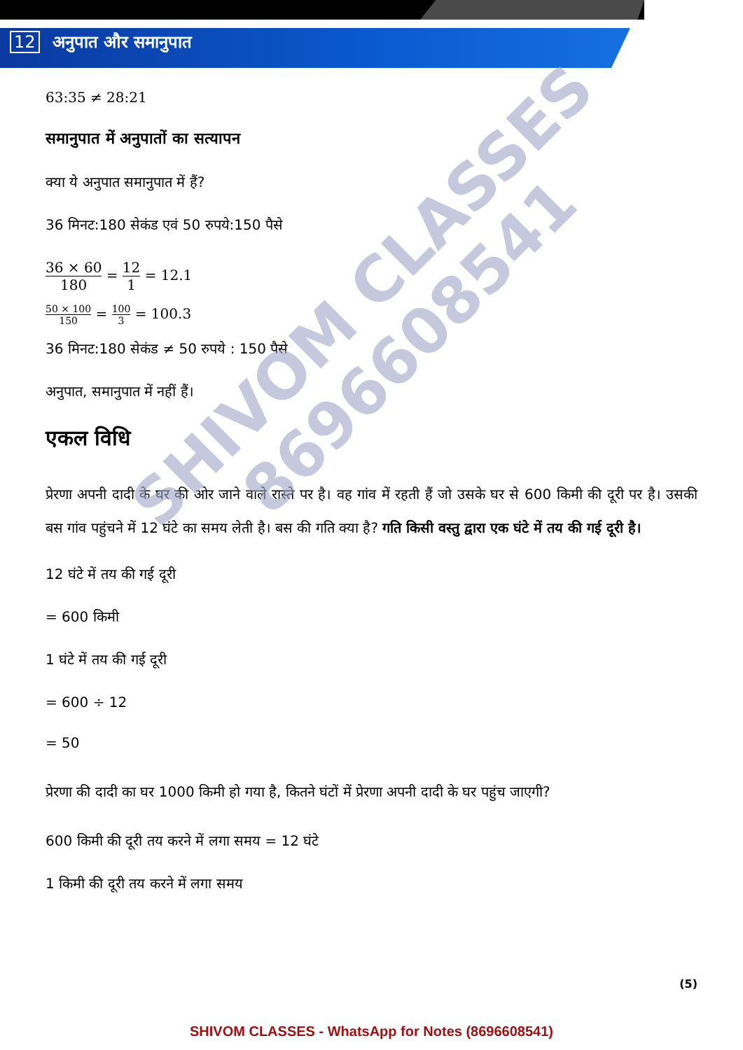12 अनुपात और समानुपात
63:35 ≠ 28:21
समानुपात में अनुपातों का सत्यापन
क्या ये अनुपात समानुपात में हैं?
36 मिनट:180 सेकंड एवं 50 रुपये:150 पैसे
36 × 60 180 = 12 1 = 12.1
50 × 100 150 = 100 3 = 100.3
36 मिनट:180 सेकंड ≠ 50 रुपये : 150 पैसे
अनुपात, समानुपात में नहीं हैं।
एकल विधि
प्रेरणा अपनी दादी के घर की ओर जाने वाले रास्ते पर है। वह गांव में रहती हैं जो उसके घर से 600 किमी की दूरी पर है। उसकी बस गांव पहुंचने में 12 घंटे का समय लेती है। बस की गति क्या है? गति किसी वस्तु द्वारा एक घंटे में तय की गई दूरी है।
12 घंटे में तय की गई दूरी
= 600 किमी
1 घंटे में तय की गई दूरी
= 600 ÷ 12
= 50
प्रेरणा की दादी का घर 1000 किमी हो गया है, कितने घंटों में प्रेरणा अपनी दादी के घर पहुंच जाएगी?
600 किमी की दूरी तय करने में लगा समय = 12 घंटे
1 किमी की दूरी तय करने में लगा समय
SHIVOM CLASSES
8696608541
(5)
SHIVOM CLASSES - WhatsApp for Notes (8696608541)